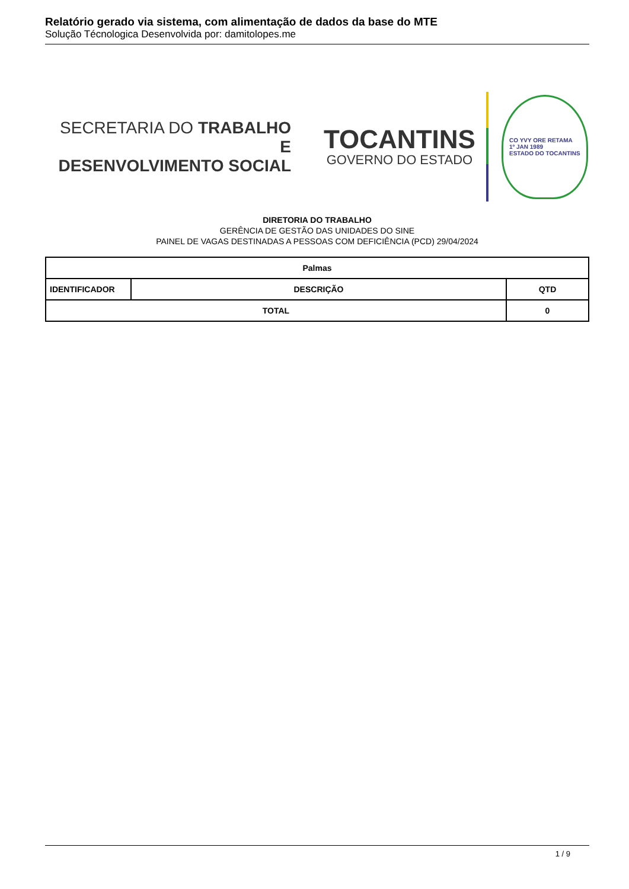Relatório gerado via sistema, com alimentação de dados da base do MTE
Solução Técnologica Desenvolvida por: damitolopes.me
SECRETARIA DO TRABALHO E
DESENVOLVIMENTO SOCIAL
TOCANTINS
GOVERNO DO ESTADO
CO YVY ORE RETAMA
1º JAN 1989
ESTADO DO TOCANTINS
DIRETORIA DO TRABALHO
GERÊNCIA DE GESTÃO DAS UNIDADES DO SINE
PAINEL DE VAGAS DESTINADAS A PESSOAS COM DEFICIÊNCIA (PCD) 29/04/2024
| Palmas | | | |
| --- | --- | --- | --- |
| IDENTIFICADOR | DESCRIÇÃO | | QTD |
| TOTAL | | 0 | |
1 / 9